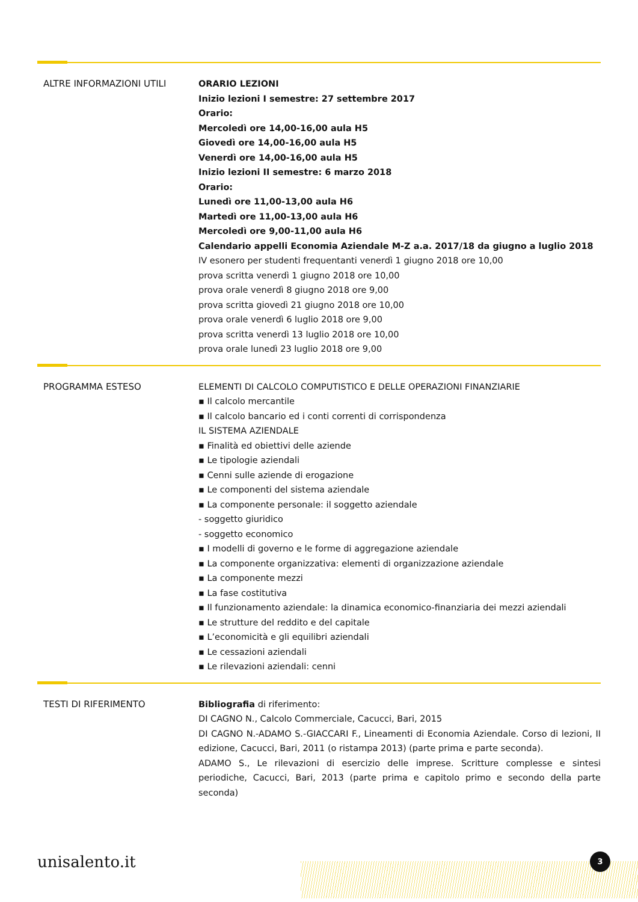ALTRE INFORMAZIONI UTILI ORARIO LEZIONI
Inizio lezioni I semestre: 27 settembre 2017
Orario:
Mercoledì ore 14,00-16,00 aula H5
Giovedì ore 14,00-16,00 aula H5
Venerdì ore 14,00-16,00 aula H5
Inizio lezioni II semestre: 6 marzo 2018
Orario:
Lunedì ore 11,00-13,00 aula H6
Martedì ore 11,00-13,00 aula H6
Mercoledì ore 9,00-11,00 aula H6
Calendario appelli Economia Aziendale M-Z a.a. 2017/18 da giugno a luglio 2018
IV esonero per studenti frequentanti venerdì 1 giugno 2018 ore 10,00
prova scritta venerdì 1 giugno 2018 ore 10,00
prova orale venerdì 8 giugno 2018 ore 9,00
prova scritta giovedì 21 giugno 2018 ore 10,00
prova orale venerdì 6 luglio 2018 ore 9,00
prova scritta venerdì 13 luglio 2018 ore 10,00
prova orale lunedì 23 luglio 2018 ore 9,00
PROGRAMMA ESTESO ELEMENTI DI CALCOLO COMPUTISTICO E DELLE OPERAZIONI FINANZIARIE
▪ Il calcolo mercantile
▪ Il calcolo bancario ed i conti correnti di corrispondenza
IL SISTEMA AZIENDALE
▪ Finalità ed obiettivi delle aziende
▪ Le tipologie aziendali
▪ Cenni sulle aziende di erogazione
▪ Le componenti del sistema aziendale
▪ La componente personale: il soggetto aziendale
- soggetto giuridico
- soggetto economico
▪ I modelli di governo e le forme di aggregazione aziendale
▪ La componente organizzativa: elementi di organizzazione aziendale
▪ La componente mezzi
▪ La fase costitutiva
▪ Il funzionamento aziendale: la dinamica economico-finanziaria dei mezzi aziendali
▪ Le strutture del reddito e del capitale
▪ L’economicità e gli equilibri aziendali
▪ Le cessazioni aziendali
▪ Le rilevazioni aziendali: cenni
TESTI DI RIFERIMENTO Bibliografia di riferimento:
DI CAGNO N., Calcolo Commerciale, Cacucci, Bari, 2015
DI CAGNO N.-ADAMO S.-GIACCARI F., Lineamenti di Economia Aziendale. Corso di lezioni, II edizione, Cacucci, Bari, 2011 (o ristampa 2013) (parte prima e parte seconda).
ADAMO S., Le rilevazioni di esercizio delle imprese. Scritture complesse e sintesi periodiche, Cacucci, Bari, 2013 (parte prima e capitolo primo e secondo della parte seconda)
unisalento.it 3